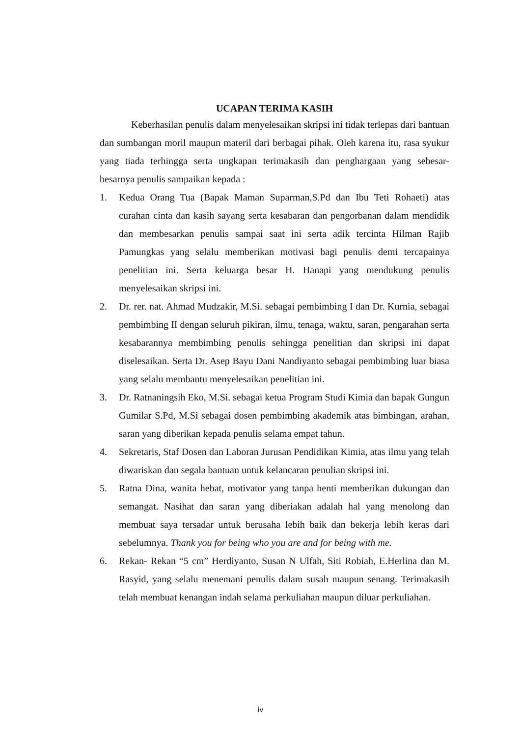UCAPAN TERIMA KASIH
Keberhasilan penulis dalam menyelesaikan skripsi ini tidak terlepas dari bantuan dan sumbangan moril maupun materil dari berbagai pihak. Oleh karena itu, rasa syukur yang tiada terhingga serta ungkapan terimakasih dan penghargaan yang sebesar-besarnya penulis sampaikan kepada :
1. Kedua Orang Tua (Bapak Maman Suparman,S.Pd dan Ibu Teti Rohaeti) atas curahan cinta dan kasih sayang serta kesabaran dan pengorbanan dalam mendidik dan membesarkan penulis sampai saat ini serta adik tercinta Hilman Rajib Pamungkas yang selalu memberikan motivasi bagi penulis demi tercapainya penelitian ini. Serta keluarga besar H. Hanapi yang mendukung penulis menyelesaikan skripsi ini.
2. Dr. rer. nat. Ahmad Mudzakir, M.Si. sebagai pembimbing I dan Dr. Kurnia, sebagai pembimbing II dengan seluruh pikiran, ilmu, tenaga, waktu, saran, pengarahan serta kesabarannya membimbing penulis sehingga penelitian dan skripsi ini dapat diselesaikan. Serta Dr. Asep Bayu Dani Nandiyanto sebagai pembimbing luar biasa yang selalu membantu menyelesaikan penelitian ini.
3. Dr. Ratnaningsih Eko, M.Si. sebagai ketua Program Studi Kimia dan bapak Gungun Gumilar S.Pd, M.Si sebagai dosen pembimbing akademik atas bimbingan, arahan, saran yang diberikan kepada penulis selama empat tahun.
4. Sekretaris, Staf Dosen dan Laboran Jurusan Pendidikan Kimia, atas ilmu yang telah diwariskan dan segala bantuan untuk kelancaran penulian skripsi ini.
5. Ratna Dina, wanita hebat, motivator yang tanpa henti memberikan dukungan dan semangat. Nasihat dan saran yang diberiakan adalah hal yang menolong dan membuat saya tersadar untuk berusaha lebih baik dan bekerja lebih keras dari sebelumnya. Thank you for being who you are and for being with me.
6. Rekan- Rekan “5 cm” Herdiyanto, Susan N Ulfah, Siti Robiah, E.Herlina dan M. Rasyid, yang selalu menemani penulis dalam susah maupun senang. Terimakasih telah membuat kenangan indah selama perkuliahan maupun diluar perkuliahan.
iv